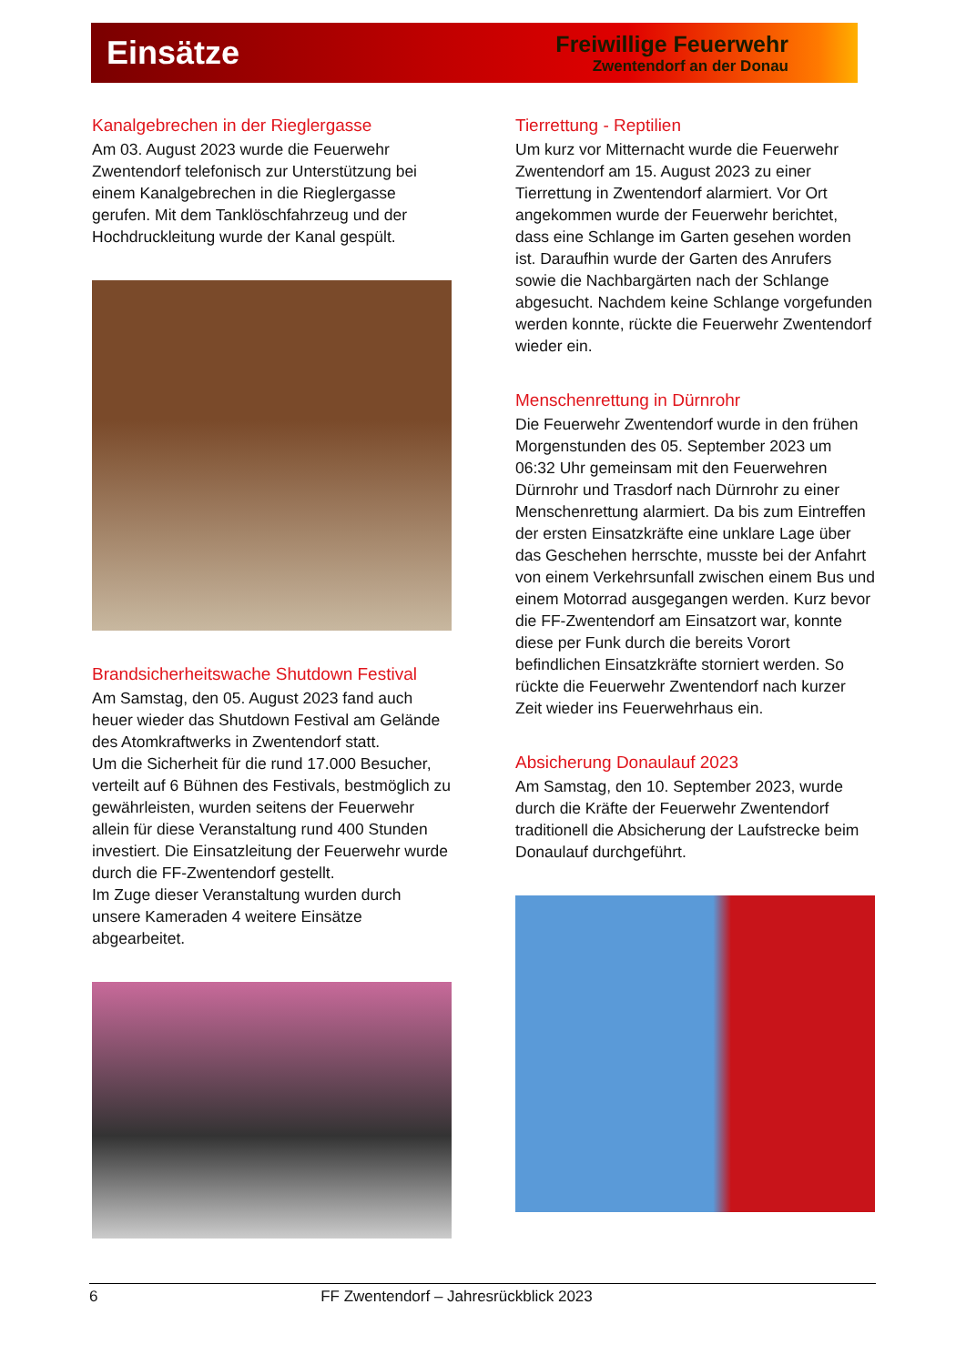Einsätze
Freiwillige Feuerwehr
Zwentendorf an der Donau
Kanalgebrechen in der Rieglergasse
Am 03. August 2023 wurde die Feuerwehr Zwentendorf telefonisch zur Unterstützung bei einem Kanalgebrechen in die Rieglergasse gerufen. Mit dem Tanklöschfahrzeug und der Hochdruckleitung wurde der Kanal gespült.
Brandsicherheitswache Shutdown Festival
Am Samstag, den 05. August 2023 fand auch heuer wieder das Shutdown Festival am Gelände des Atomkraftwerks in Zwentendorf statt.
Um die Sicherheit für die rund 17.000 Besucher, verteilt auf 6 Bühnen des Festivals, bestmöglich zu gewährleisten, wurden seitens der Feuerwehr allein für diese Veranstaltung rund 400 Stunden investiert. Die Einsatzleitung der Feuerwehr wurde durch die FF-Zwentendorf gestellt.
Im Zuge dieser Veranstaltung wurden durch unsere Kameraden 4 weitere Einsätze abgearbeitet.
Tierrettung - Reptilien
Um kurz vor Mitternacht wurde die Feuerwehr Zwentendorf am 15. August 2023 zu einer Tierrettung in Zwentendorf alarmiert. Vor Ort angekommen wurde der Feuerwehr berichtet, dass eine Schlange im Garten gesehen worden ist. Daraufhin wurde der Garten des Anrufers sowie die Nachbargärten nach der Schlange abgesucht. Nachdem keine Schlange vorgefunden werden konnte, rückte die Feuerwehr Zwentendorf wieder ein.
Menschenrettung in Dürnrohr
Die Feuerwehr Zwentendorf wurde in den frühen Morgenstunden des 05. September 2023 um 06:32 Uhr gemeinsam mit den Feuerwehren Dürnrohr und Trasdorf nach Dürnrohr zu einer Menschenrettung alarmiert. Da bis zum Eintreffen der ersten Einsatzkräfte eine unklare Lage über das Geschehen herrschte, musste bei der Anfahrt von einem Verkehrsunfall zwischen einem Bus und einem Motorrad ausgegangen werden. Kurz bevor die FF-Zwentendorf am Einsatzort war, konnte diese per Funk durch die bereits Vorort befindlichen Einsatzkräfte storniert werden. So rückte die Feuerwehr Zwentendorf nach kurzer Zeit wieder ins Feuerwehrhaus ein.
Absicherung Donaulauf 2023
Am Samstag, den 10. September 2023, wurde durch die Kräfte der Feuerwehr Zwentendorf traditionell die Absicherung der Laufstrecke beim Donaulauf durchgeführt.
6 FF Zwentendorf – Jahresrückblick 2023